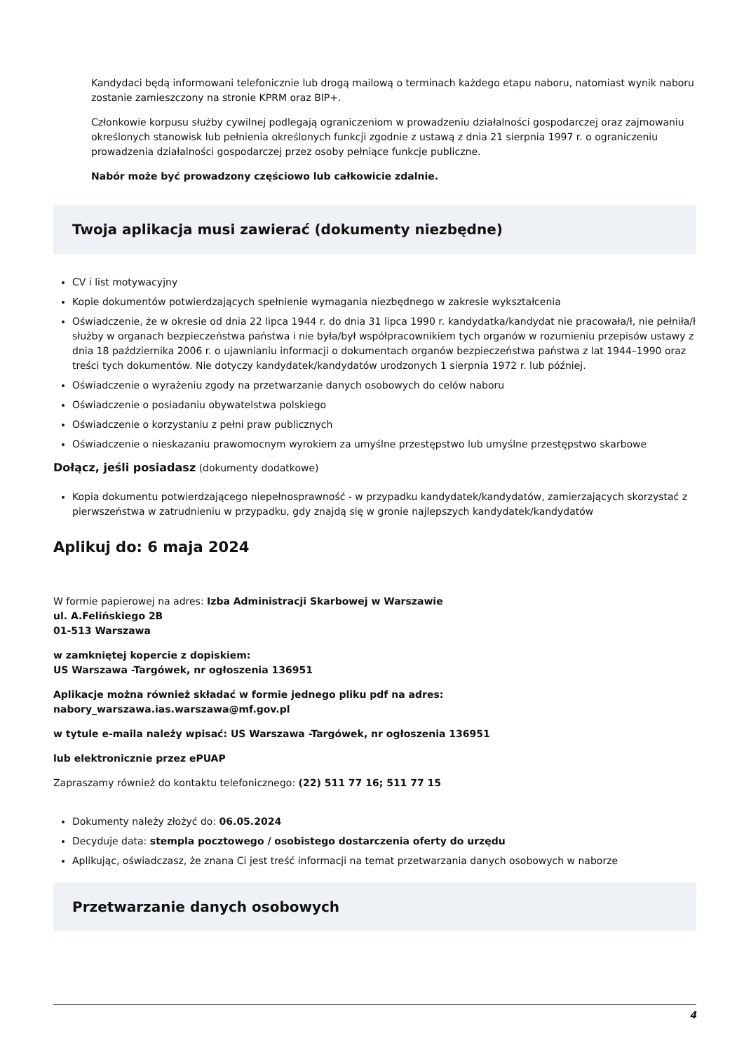Kandydaci będą informowani telefonicznie lub drogą mailową o terminach każdego etapu naboru, natomiast wynik naboru zostanie zamieszczony na stronie KPRM oraz BIP+.
Członkowie korpusu służby cywilnej podlegają ograniczeniom w prowadzeniu działalności gospodarczej oraz zajmowaniu określonych stanowisk lub pełnienia określonych funkcji zgodnie z ustawą z dnia 21 sierpnia 1997 r. o ograniczeniu prowadzenia działalności gospodarczej przez osoby pełniące funkcje publiczne.
Nabór może być prowadzony częściowo lub całkowicie zdalnie.
Twoja aplikacja musi zawierać (dokumenty niezbędne)
CV i list motywacyjny
Kopie dokumentów potwierdzających spełnienie wymagania niezbędnego w zakresie wykształcenia
Oświadczenie, że w okresie od dnia 22 lipca 1944 r. do dnia 31 lipca 1990 r. kandydatka/kandydat nie pracowała/ł, nie pełniła/ł służby w organach bezpieczeństwa państwa i nie była/był współpracownikiem tych organów w rozumieniu przepisów ustawy z dnia 18 października 2006 r. o ujawnianiu informacji o dokumentach organów bezpieczeństwa państwa z lat 1944–1990 oraz treści tych dokumentów. Nie dotyczy kandydatek/kandydatów urodzonych 1 sierpnia 1972 r. lub później.
Oświadczenie o wyrażeniu zgody na przetwarzanie danych osobowych do celów naboru
Oświadczenie o posiadaniu obywatelstwa polskiego
Oświadczenie o korzystaniu z pełni praw publicznych
Oświadczenie o nieskazaniu prawomocnym wyrokiem za umyślne przestępstwo lub umyślne przestępstwo skarbowe
Dołącz, jeśli posiadasz (dokumenty dodatkowe)
Kopia dokumentu potwierdzającego niepełnosprawność - w przypadku kandydatek/kandydatów, zamierzających skorzystać z pierwszeństwa w zatrudnieniu w przypadku, gdy znajdą się w gronie najlepszych kandydatek/kandydatów
Aplikuj do: 6 maja 2024
W formie papierowej na adres: Izba Administracji Skarbowej w Warszawie
ul. A.Felińskiego 2B
01-513 Warszawa
w zamkniętej kopercie z dopiskiem:
US Warszawa -Targówek, nr ogłoszenia 136951
Aplikacje można również składać w formie jednego pliku pdf na adres:
nabory_warszawa.ias.warszawa@mf.gov.pl
w tytule e-maila należy wpisać: US Warszawa -Targówek, nr ogłoszenia 136951
lub elektronicznie przez ePUAP
Zapraszamy również do kontaktu telefonicznego: (22) 511 77 16; 511 77 15
Dokumenty należy złożyć do: 06.05.2024
Decyduje data: stempla pocztowego / osobistego dostarczenia oferty do urzędu
Aplikując, oświadczasz, że znana Ci jest treść informacji na temat przetwarzania danych osobowych w naborze
Przetwarzanie danych osobowych
4